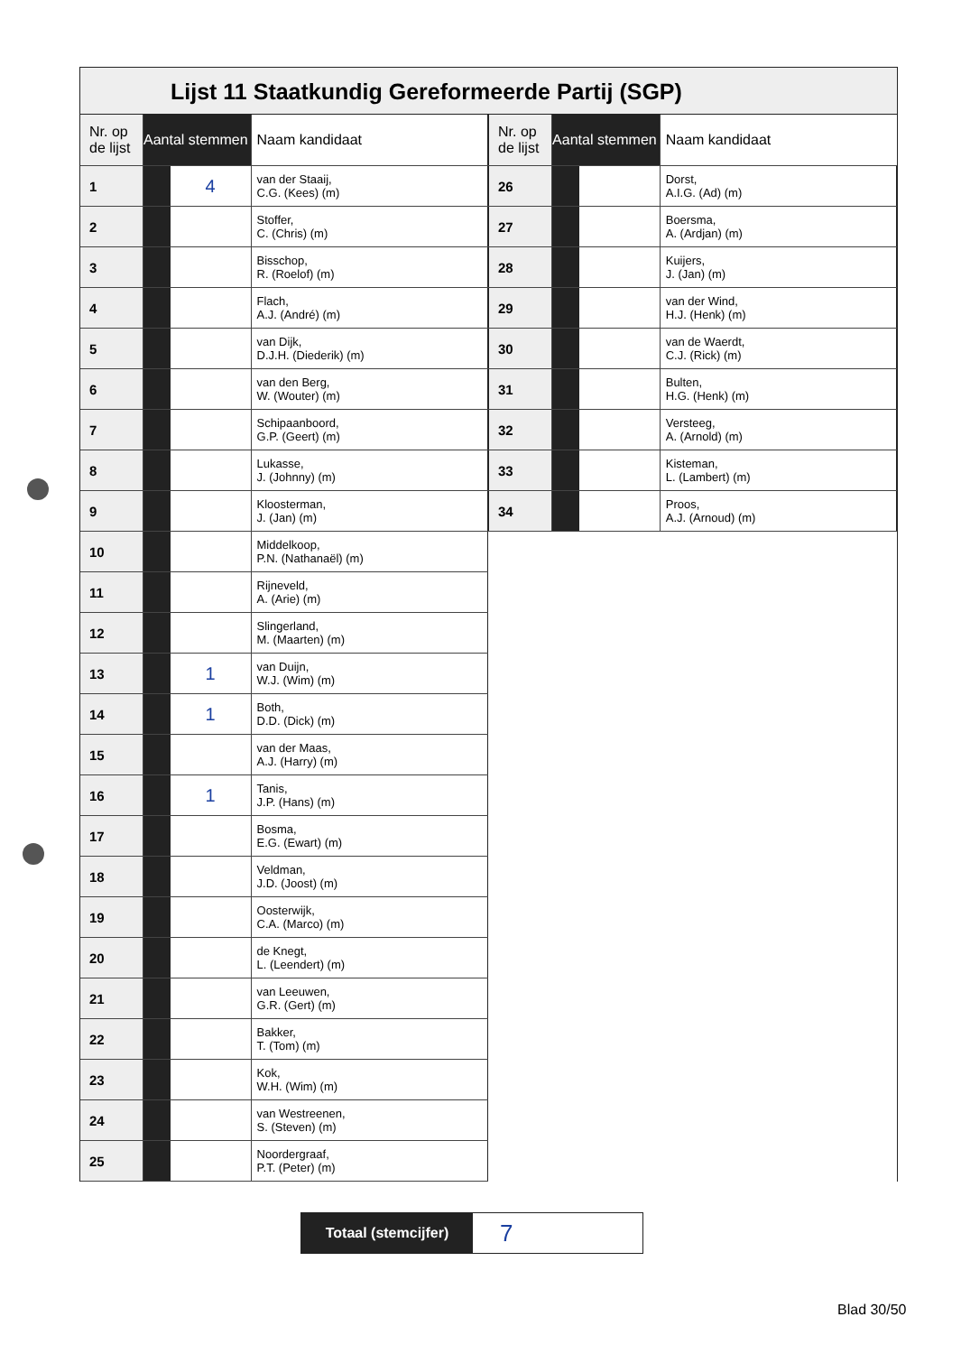Lijst 11 Staatkundig Gereformeerde Partij (SGP)
| Nr. op de lijst | Aantal stemmen | | Naam kandidaat |
| --- | --- | --- | --- |
| 1 | | 4 | van der Staaij, C.G. (Kees) (m) |
| 2 | | | Stoffer, C. (Chris) (m) |
| 3 | | | Bisschop, R. (Roelof) (m) |
| 4 | | | Flach, A.J. (André) (m) |
| 5 | | | van Dijk, D.J.H. (Diederik) (m) |
| 6 | | | van den Berg, W. (Wouter) (m) |
| 7 | | | Schipaanboord, G.P. (Geert) (m) |
| 8 | | | Lukasse, J. (Johnny) (m) |
| 9 | | | Kloosterman, J. (Jan) (m) |
| 10 | | | Middelkoop, P.N. (Nathanaël) (m) |
| 11 | | | Rijneveld, A. (Arie) (m) |
| 12 | | | Slingerland, M. (Maarten) (m) |
| 13 | | 1 | van Duijn, W.J. (Wim) (m) |
| 14 | | 1 | Both, D.D. (Dick) (m) |
| 15 | | | van der Maas, A.J. (Harry) (m) |
| 16 | | 1 | Tanis, J.P. (Hans) (m) |
| 17 | | | Bosma, E.G. (Ewart) (m) |
| 18 | | | Veldman, J.D. (Joost) (m) |
| 19 | | | Oosterwijk, C.A. (Marco) (m) |
| 20 | | | de Knegt, L. (Leendert) (m) |
| 21 | | | van Leeuwen, G.R. (Gert) (m) |
| 22 | | | Bakker, T. (Tom) (m) |
| 23 | | | Kok, W.H. (Wim) (m) |
| 24 | | | van Westreenen, S. (Steven) (m) |
| 25 | | | Noordergraaf, P.T. (Peter) (m) |
| Nr. op de lijst | Aantal stemmen | | Naam kandidaat |
| --- | --- | --- | --- |
| 26 | | | Dorst, A.I.G. (Ad) (m) |
| 27 | | | Boersma, A. (Ardjan) (m) |
| 28 | | | Kuijers, J. (Jan) (m) |
| 29 | | | van der Wind, H.J. (Henk) (m) |
| 30 | | | van de Waerdt, C.J. (Rick) (m) |
| 31 | | | Bulten, H.G. (Henk) (m) |
| 32 | | | Versteeg, A. (Arnold) (m) |
| 33 | | | Kisteman, L. (Lambert) (m) |
| 34 | | | Proos, A.J. (Arnoud) (m) |
Totaal (stemcijfer)
7
Blad 30/50